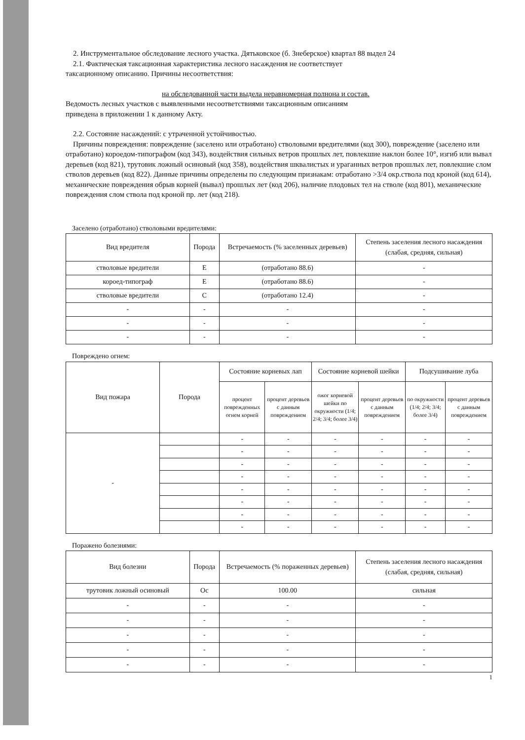2. Инструментальное обследование лесного участка. Дятьковское (б. Знеберское) квартал 88 выдел 24
2.1. Фактическая таксационная характеристика лесного насаждения не соответствует
таксационному описанию. Причины несоответствия:
на обследованной части выдела неравномерная полнона и состав.
Ведомость лесных участков с выявленными несоответствиями таксационным описаниям
приведена в приложении 1 к данному Акту.
2.2. Состояние насаждений: с утраченной устойчивостью.
Причины повреждения: повреждение (заселено или отработано) стволовыми вредителями (код 300), повреждение (заселено или отработано) короедом-типографом (код 343), воздействия сильных ветров прошлых лет, повлекшие наклон более 10°, изгиб или вывал деревьев (код 821), трутовик ложный осиновый (код 358), воздействия шквалистых и ураганных ветров прошлых лет, повлекшие слом стволов деревьев (код 822). Данные причины определены по следующим признакам: отработано >3/4 окр.ствола под кроной (код 614), механические повреждения обрыв корней (вывал) прошлых лет (код 206), наличие плодовых тел на стволе (код 801), механические повреждения слом ствола под кроной пр. лет (код 218).
Заселено (отработано) стволовыми вредителями:
| Вид вредителя | Порода | Встречаемость (% заселенных деревьев) | Степень заселения лесного насаждения (слабая, средняя, сильная) |
| --- | --- | --- | --- |
| стволовые вредители | Е | (отработано 88.6) | - |
| короед-типограф | Е | (отработано 88.6) | - |
| стволовые вредители | С | (отработано 12.4) | - |
| - | - | - | - |
| - | - | - | - |
| - | - | - | - |
Повреждено огнем:
| Вид пожара | Порода | Состояние корневых лап | | Состояние корневой шейки | | Подсушивание луба | |
| --- | --- | --- | --- | --- | --- | --- | --- |
| | | процент поврежденных огнем корней | процент деревьев с данным повреждением | ожог корневой шейки по окружности (1/4; 2/4; 3/4; более 3/4) | процент деревьев с данным повреждением | по окружности (1/4; 2/4; 3/4; более 3/4) | процент деревьев с данным повреждением |
| - | | - | - | - | - | - | - |
| | | - | - | - | - | - | - |
| | | - | - | - | - | - | - |
| | | - | - | - | - | - | - |
| | | - | - | - | - | - | - |
| | | - | - | - | - | - | - |
| | | - | - | - | - | - | - |
| | | - | - | - | - | - | - |
Поражено болезнями:
| Вид болезни | Порода | Встречаемость (% пораженных деревьев) | Степень заселения лесного насаждения (слабая, средняя, сильная) |
| --- | --- | --- | --- |
| трутовик ложный осиновый | Ос | 100.00 | сильная |
| - | - | - | - |
| - | - | - | - |
| - | - | - | - |
| - | - | - | - |
| - | - | - | - |
1